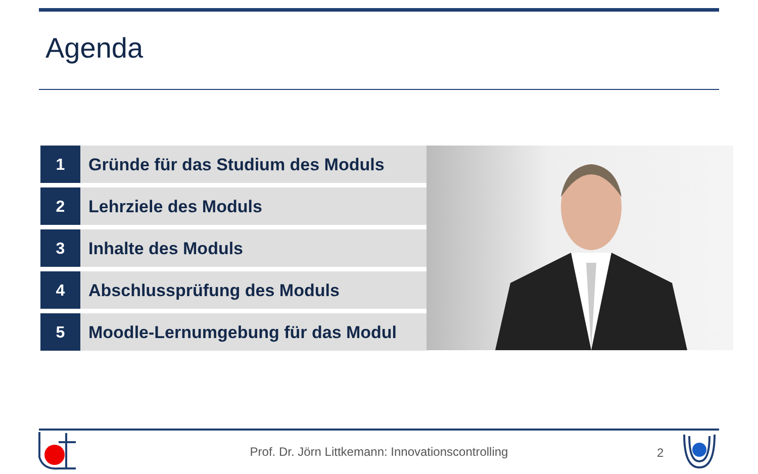Agenda
1 Gründe für das Studium des Moduls
2 Lehrziele des Moduls
3 Inhalte des Moduls
4 Abschlussprüfung des Moduls
5 Moodle-Lernumgebung für das Modul
Prof. Dr. Jörn Littkemann: Innovationscontrolling 2